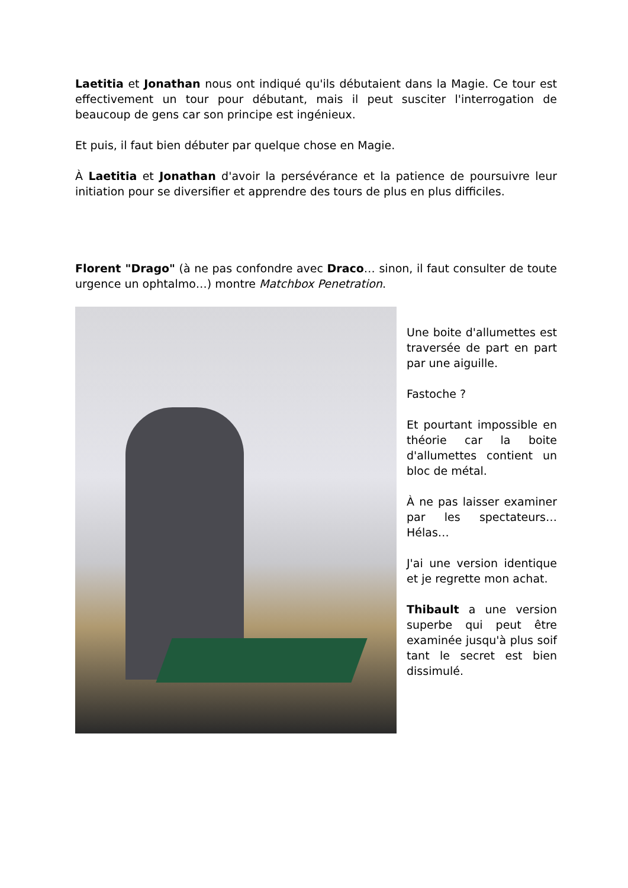Laetitia et Jonathan nous ont indiqué qu'ils débutaient dans la Magie. Ce tour est effectivement un tour pour débutant, mais il peut susciter l'interrogation de beaucoup de gens car son principe est ingénieux.
Et puis, il faut bien débuter par quelque chose en Magie.
À Laetitia et Jonathan d'avoir la persévérance et la patience de poursuivre leur initiation pour se diversifier et apprendre des tours de plus en plus difficiles.
Florent "Drago" (à ne pas confondre avec Draco… sinon, il faut consulter de toute urgence un ophtalmo…) montre Matchbox Penetration.
Une boite d'allumettes est traversée de part en part par une aiguille.
Fastoche ?
Et pourtant impossible en théorie car la boite d'allumettes contient un bloc de métal.
À ne pas laisser examiner par les spectateurs… Hélas…
J'ai une version identique et je regrette mon achat.
Thibault a une version superbe qui peut être examinée jusqu'à plus soif tant le secret est bien dissimulé.